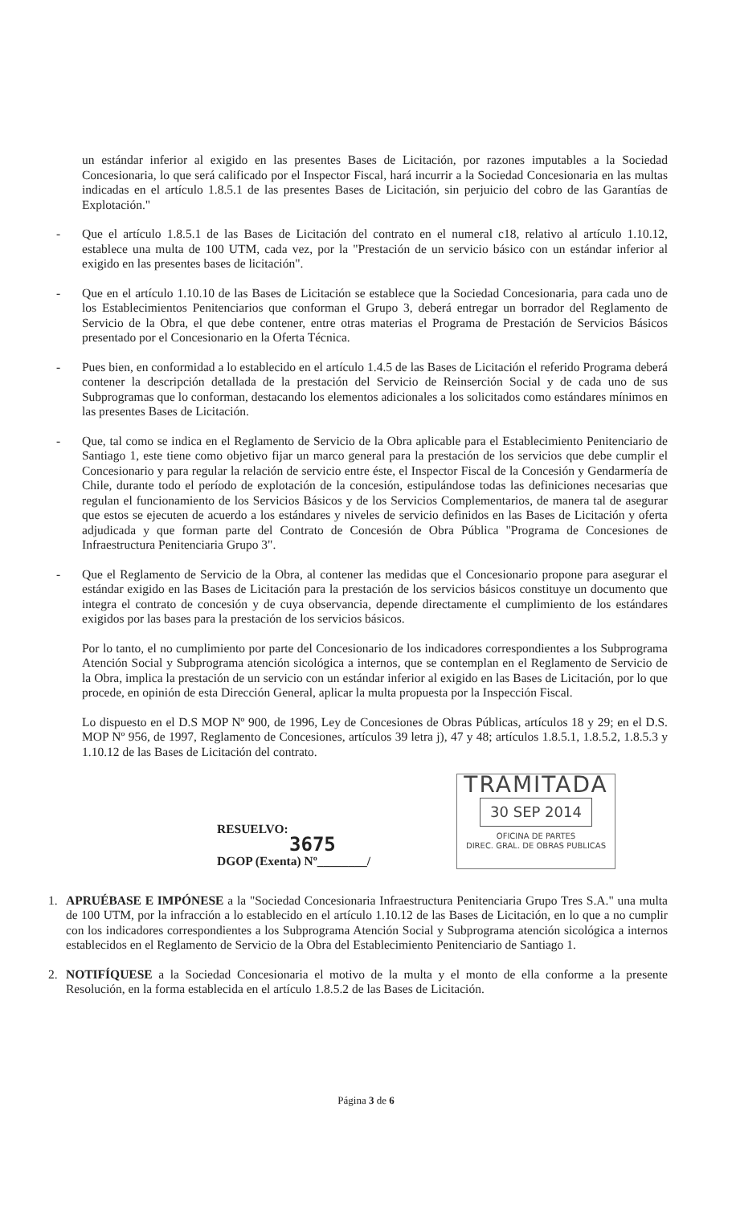un estándar inferior al exigido en las presentes Bases de Licitación, por razones imputables a la Sociedad Concesionaria, lo que será calificado por el Inspector Fiscal, hará incurrir a la Sociedad Concesionaria en las multas indicadas en el artículo 1.8.5.1 de las presentes Bases de Licitación, sin perjuicio del cobro de las Garantías de Explotación."
- Que el artículo 1.8.5.1 de las Bases de Licitación del contrato en el numeral c18, relativo al artículo 1.10.12, establece una multa de 100 UTM, cada vez, por la "Prestación de un servicio básico con un estándar inferior al exigido en las presentes bases de licitación".
- Que en el artículo 1.10.10 de las Bases de Licitación se establece que la Sociedad Concesionaria, para cada uno de los Establecimientos Penitenciarios que conforman el Grupo 3, deberá entregar un borrador del Reglamento de Servicio de la Obra, el que debe contener, entre otras materias el Programa de Prestación de Servicios Básicos presentado por el Concesionario en la Oferta Técnica.
- Pues bien, en conformidad a lo establecido en el artículo 1.4.5 de las Bases de Licitación el referido Programa deberá contener la descripción detallada de la prestación del Servicio de Reinserción Social y de cada uno de sus Subprogramas que lo conforman, destacando los elementos adicionales a los solicitados como estándares mínimos en las presentes Bases de Licitación.
- Que, tal como se indica en el Reglamento de Servicio de la Obra aplicable para el Establecimiento Penitenciario de Santiago 1, este tiene como objetivo fijar un marco general para la prestación de los servicios que debe cumplir el Concesionario y para regular la relación de servicio entre éste, el Inspector Fiscal de la Concesión y Gendarmería de Chile, durante todo el período de explotación de la concesión, estipulándose todas las definiciones necesarias que regulan el funcionamiento de los Servicios Básicos y de los Servicios Complementarios, de manera tal de asegurar que estos se ejecuten de acuerdo a los estándares y niveles de servicio definidos en las Bases de Licitación y oferta adjudicada y que forman parte del Contrato de Concesión de Obra Pública "Programa de Concesiones de Infraestructura Penitenciaria Grupo 3".
- Que el Reglamento de Servicio de la Obra, al contener las medidas que el Concesionario propone para asegurar el estándar exigido en las Bases de Licitación para la prestación de los servicios básicos constituye un documento que integra el contrato de concesión y de cuya observancia, depende directamente el cumplimiento de los estándares exigidos por las bases para la prestación de los servicios básicos.
Por lo tanto, el no cumplimiento por parte del Concesionario de los indicadores correspondientes a los Subprograma Atención Social y Subprograma atención sicológica a internos, que se contemplan en el Reglamento de Servicio de la Obra, implica la prestación de un servicio con un estándar inferior al exigido en las Bases de Licitación, por lo que procede, en opinión de esta Dirección General, aplicar la multa propuesta por la Inspección Fiscal.
Lo dispuesto en el D.S MOP Nº 900, de 1996, Ley de Concesiones de Obras Públicas, artículos 18 y 29; en el D.S. MOP Nº 956, de 1997, Reglamento de Concesiones, artículos 39 letra j), 47 y 48; artículos 1.8.5.1, 1.8.5.2, 1.8.5.3 y 1.10.12 de las Bases de Licitación del contrato.
RESUELVO:
3675
DGOP (Exenta) Nº________/
TRAMITADA
30 SEP 2014
OFICINA DE PARTES
DIREC. GRAL. DE OBRAS PUBLICAS
1. APRUÉBASE E IMPÓNESE a la "Sociedad Concesionaria Infraestructura Penitenciaria Grupo Tres S.A." una multa de 100 UTM, por la infracción a lo establecido en el artículo 1.10.12 de las Bases de Licitación, en lo que a no cumplir con los indicadores correspondientes a los Subprograma Atención Social y Subprograma atención sicológica a internos establecidos en el Reglamento de Servicio de la Obra del Establecimiento Penitenciario de Santiago 1.
2. NOTIFÍQUESE a la Sociedad Concesionaria el motivo de la multa y el monto de ella conforme a la presente Resolución, en la forma establecida en el artículo 1.8.5.2 de las Bases de Licitación.
Página 3 de 6